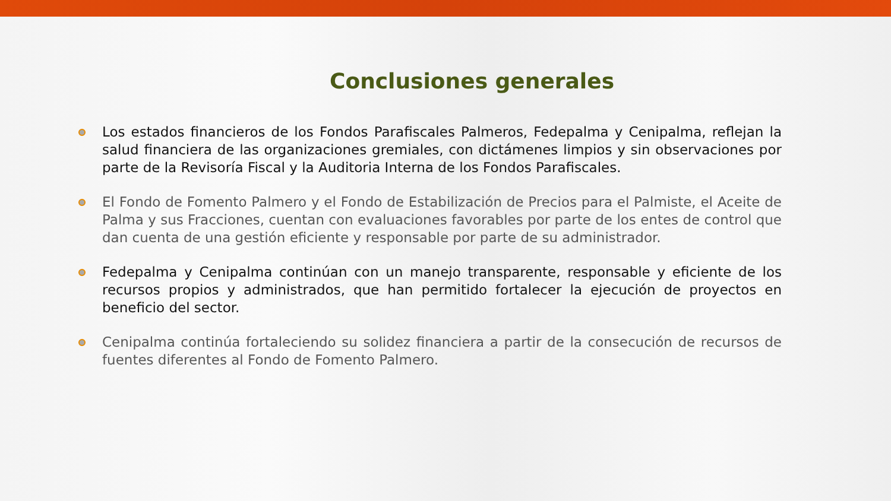Conclusiones generales
Los estados financieros de los Fondos Parafiscales Palmeros, Fedepalma y Cenipalma, reflejan la salud financiera de las organizaciones gremiales, con dictámenes limpios y sin observaciones por parte de la Revisoría Fiscal y la Auditoria Interna de los Fondos Parafiscales.
El Fondo de Fomento Palmero y el Fondo de Estabilización de Precios para el Palmiste, el Aceite de Palma y sus Fracciones, cuentan con evaluaciones favorables por parte de los entes de control que dan cuenta de una gestión eficiente y responsable por parte de su administrador.
Fedepalma y Cenipalma continúan con un manejo transparente, responsable y eficiente de los recursos propios y administrados, que han permitido fortalecer la ejecución de proyectos en beneficio del sector.
Cenipalma continúa fortaleciendo su solidez financiera a partir de la consecución de recursos de fuentes diferentes al Fondo de Fomento Palmero.